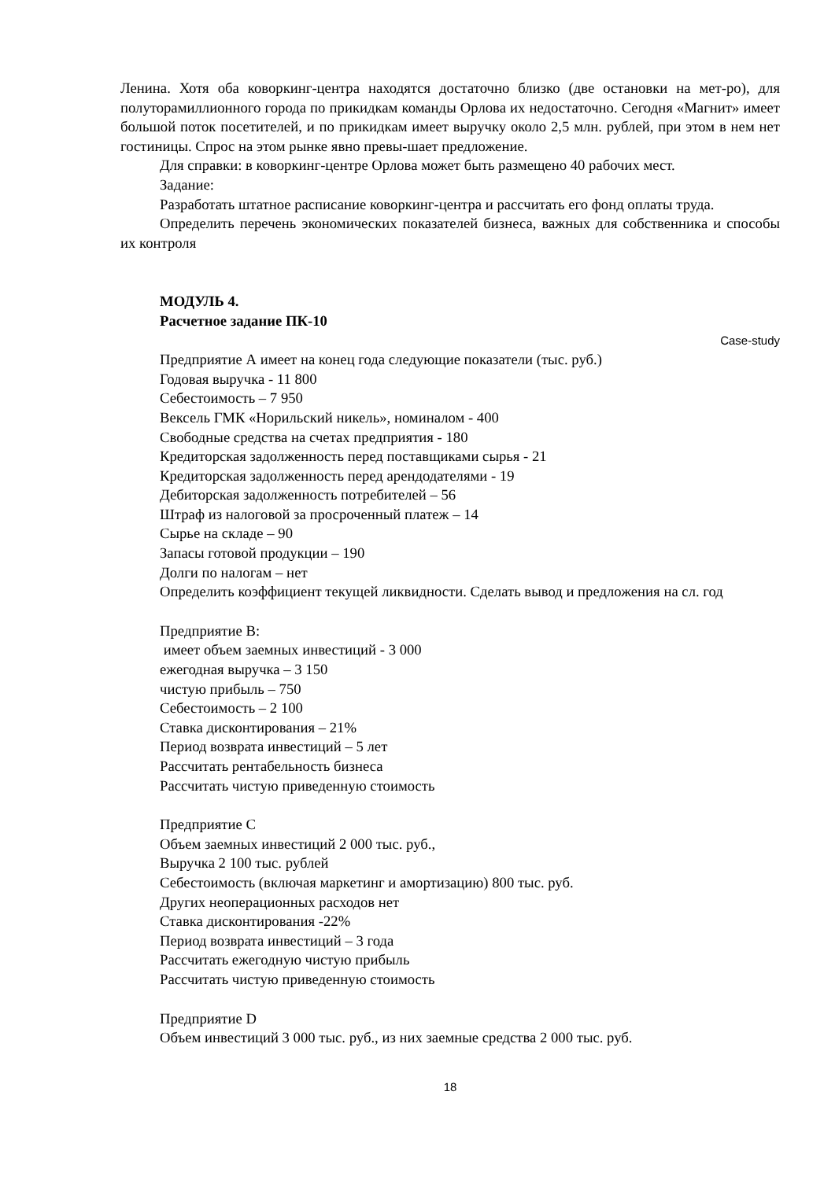Ленина. Хотя оба коворкинг-центра находятся достаточно близко (две остановки на мет-ро), для полуторамиллионного города по прикидкам команды Орлова их недостаточно. Сегодня «Магнит» имеет большой поток посетителей, и по прикидкам имеет выручку около 2,5 млн. рублей, при этом в нем нет гостиницы. Спрос на этом рынке явно превы-шает предложение.
Для справки: в коворкинг-центре Орлова может быть размещено 40 рабочих мест.
Задание:
Разработать штатное расписание коворкинг-центра и рассчитать его фонд оплаты труда.
Определить перечень экономических показателей бизнеса, важных для собственника и способы их контроля
МОДУЛЬ 4.
Расчетное задание ПК-10
Case-study
Предприятие А имеет на конец года следующие показатели (тыс. руб.)
Годовая выручка - 11 800
Себестоимость – 7 950
Вексель ГМК «Норильский никель», номиналом - 400
Свободные средства на счетах предприятия - 180
Кредиторская задолженность перед поставщиками сырья - 21
Кредиторская задолженность перед арендодателями - 19
Дебиторская задолженность потребителей – 56
Штраф из налоговой за просроченный платеж – 14
Сырье на складе – 90
Запасы готовой продукции – 190
Долги по налогам – нет
Определить коэффициент текущей ликвидности. Сделать вывод и предложения на сл. год
Предприятие В:
имеет объем заемных инвестиций - 3 000
ежегодная выручка – 3 150
чистую прибыль – 750
Себестоимость – 2 100
Ставка дисконтирования – 21%
Период возврата инвестиций – 5 лет
Рассчитать рентабельность бизнеса
Рассчитать чистую приведенную стоимость
Предприятие С
Объем заемных инвестиций 2 000 тыс. руб.,
Выручка 2 100 тыс. рублей
Себестоимость (включая маркетинг и амортизацию) 800 тыс. руб.
Других неоперационных расходов нет
Ставка дисконтирования -22%
Период возврата инвестиций – 3 года
Рассчитать ежегодную чистую прибыль
Рассчитать чистую приведенную стоимость
Предприятие D
Объем инвестиций 3 000 тыс. руб., из них заемные средства 2 000 тыс. руб.
18